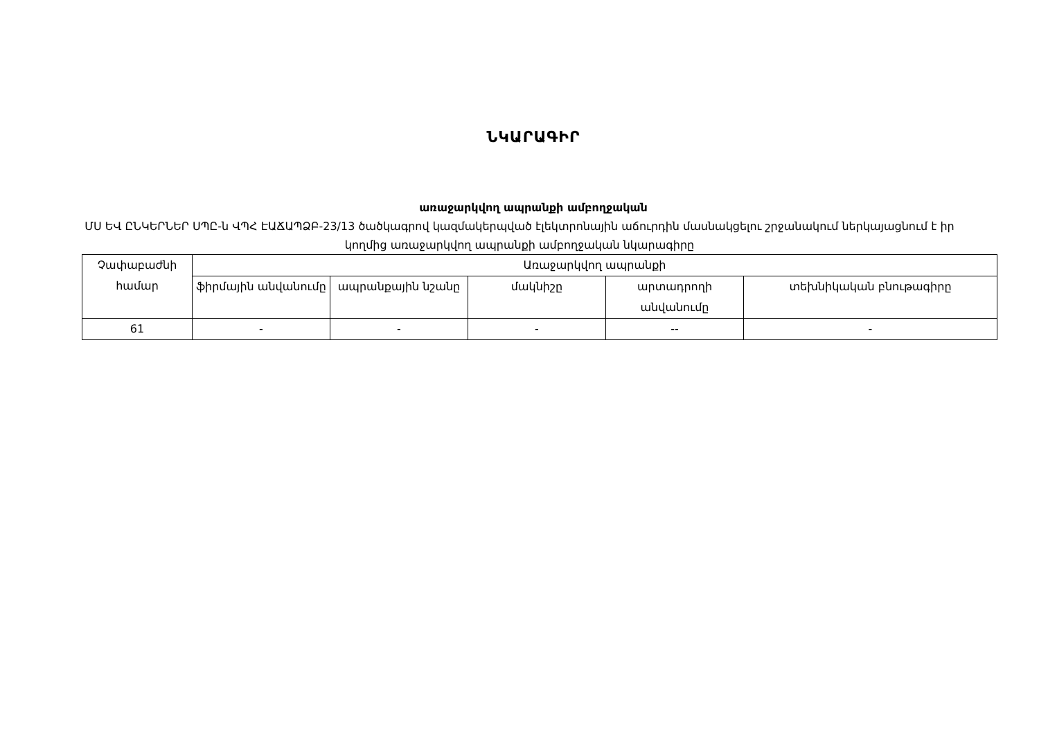ՆԿԱՐԱԳԻՐ
առաջարկվող ապրանքի ամբողջական
ՄՍ ԵՎ ԸՆԿԵՐՆԵՐ ՍՊԸ-ն ՎՊՀ ԷԱՃԱՊՁԲ-23/13 ծածկագրով կազմակերպված էլեկտրոնային աճուրդին մասնակցելու շրջանակում ներկայացնում է իր կողմից առաջարկվող ապրանքի ամբողջական նկարագիրը
| Չափաբաժնի համար | Առաջարկվող ապրանքի | | | | |
| --- | --- | --- | --- | --- | --- |
| | ֆիրմային անվանումը | ապրանքային նշանը | մակնիշը | արտադրողի անվանումը | տեխնիկական բնութագիրը |
| 61 | - | - | - | -- | - |